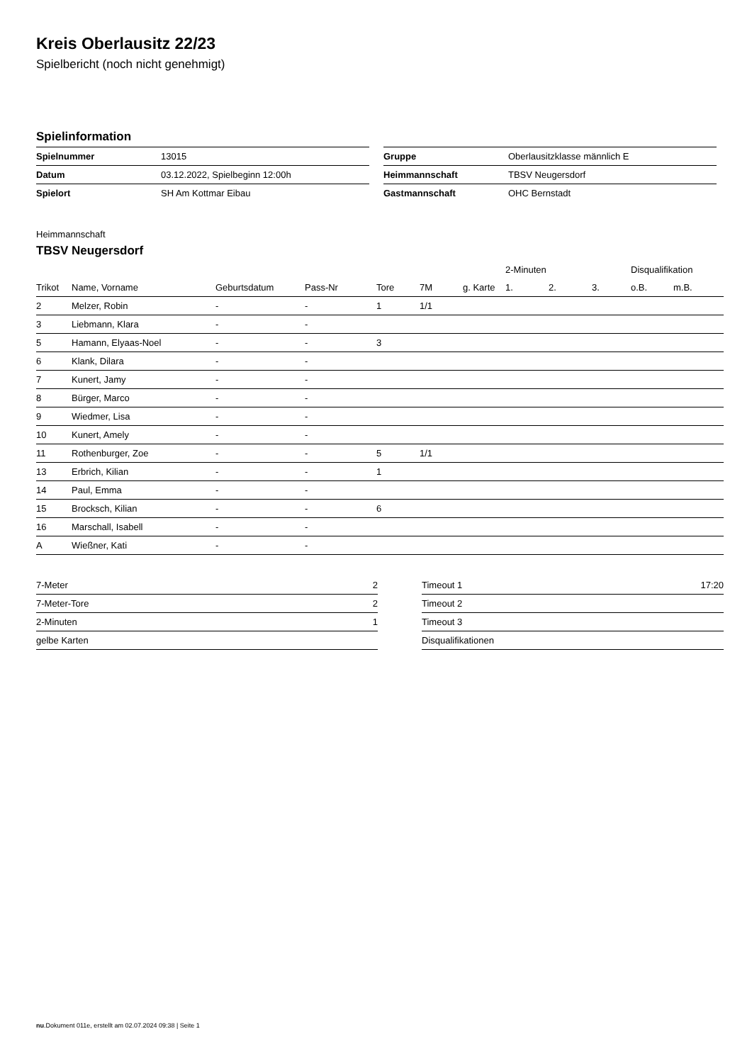Kreis Oberlausitz 22/23
Spielbericht (noch nicht genehmigt)
Spielinformation
| Spielnummer | 13015 |
| Datum | 03.12.2022, Spielbeginn 12:00h |
| Spielort | SH Am Kottmar Eibau |
| Gruppe | Oberlausitzklasse männlich E |
| Heimmannschaft | TBSV Neugersdorf |
| Gastmannschaft | OHC Bernstadt |
Heimmannschaft
TBSV Neugersdorf
| | | | | | | | 2-Minuten | | | Disqualifikation | |
| --- | --- | --- | --- | --- | --- | --- | --- | --- | --- | --- | --- |
| Trikot | Name, Vorname | Geburtsdatum | Pass-Nr | Tore | 7M | g. Karte | 1. | 2. | 3. | o.B. | m.B. |
| 2 | Melzer, Robin | - | - | 1 | 1/1 | | | | | | |
| 3 | Liebmann, Klara | - | - | | | | | | | | |
| 5 | Hamann, Elyaas-Noel | - | - | 3 | | | | | | | |
| 6 | Klank, Dilara | - | - | | | | | | | | |
| 7 | Kunert, Jamy | - | - | | | | | | | | |
| 8 | Bürger, Marco | - | - | | | | | | | | |
| 9 | Wiedmer, Lisa | - | - | | | | | | | | |
| 10 | Kunert, Amely | - | - | | | | | | | | |
| 11 | Rothenburger, Zoe | - | - | 5 | 1/1 | | | | | | |
| 13 | Erbrich, Kilian | - | - | 1 | | | | | | | |
| 14 | Paul, Emma | - | - | | | | | | | | |
| 15 | Brocksch, Kilian | - | - | 6 | | | | | | | |
| 16 | Marschall, Isabell | - | - | | | | | | | | |
| A | Wießner, Kati | - | - | | | | | | | | |
| 7-Meter | 2 |
| 7-Meter-Tore | 2 |
| 2-Minuten | 1 |
| gelbe Karten | |
| Timeout 1 | 17:20 |
| Timeout 2 | |
| Timeout 3 | |
| Disqualifikationen | |
nu.Dokument 011e, erstellt am 02.07.2024 09:38 | Seite 1